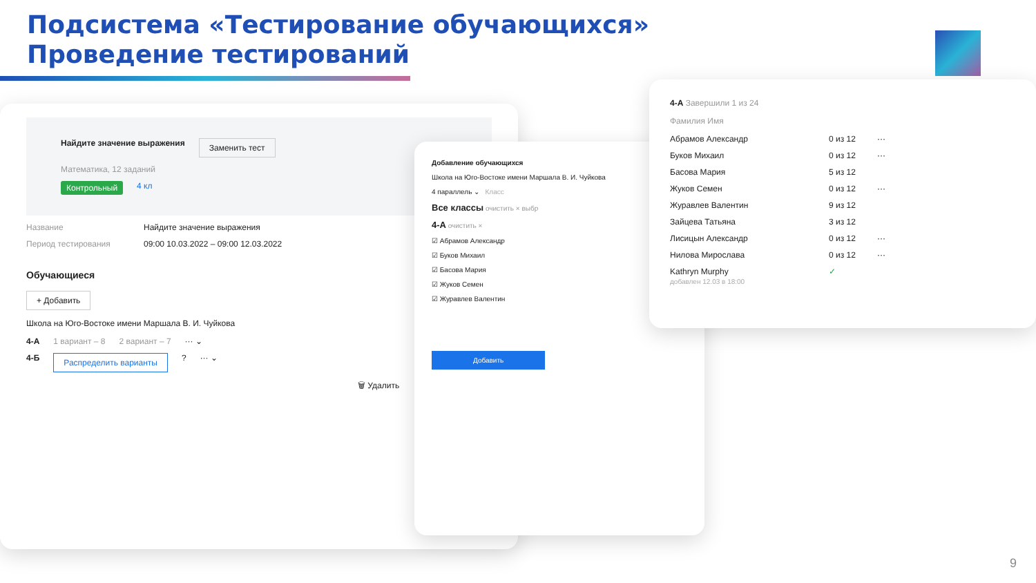Подсистема «Тестирование обучающихся»
Проведение тестирований
Найдите значение выражения Заменить тест
Математика, 12 заданий
Контрольный 4 кл
Название Найдите значение выражения
Период тестирования 09:00 10.03.2022 – 09:00 12.03.2022
Обучающиеся
+ Добавить
Школа на Юго-Востоке имени Маршала В. И. Чуйкова
4-А 1 вариант – 8 2 вариант – 7 ··· ⌄
4-Б Распределить варианты? ··· ⌄
🗑 Удалить
Добавление обучающихся
Школа на Юго-Востоке имени Маршала В. И. Чуйкова
4 параллель ⌄ Класс
Все классы очистить × выбр
4-А очистить ×
☑ Абрамов Александр
☑ Буков Михаил
☑ Басова Мария
☑ Жуков Семен
☑ Журавлев Валентин
Добавить
4-А Завершили 1 из 24
Фамилия Имя
Абрамов Александр 0 из 12 ···
Буков Михаил 0 из 12 ···
Басова Мария 5 из 12
Жуков Семен 0 из 12 ···
Журавлев Валентин 9 из 12
Зайцева Татьяна 3 из 12
Лисицын Александр 0 из 12 ···
Нилова Мирослава 0 из 12 ···
Kathryn Murphy
добавлен 12.03 в 18:00 ✓
9